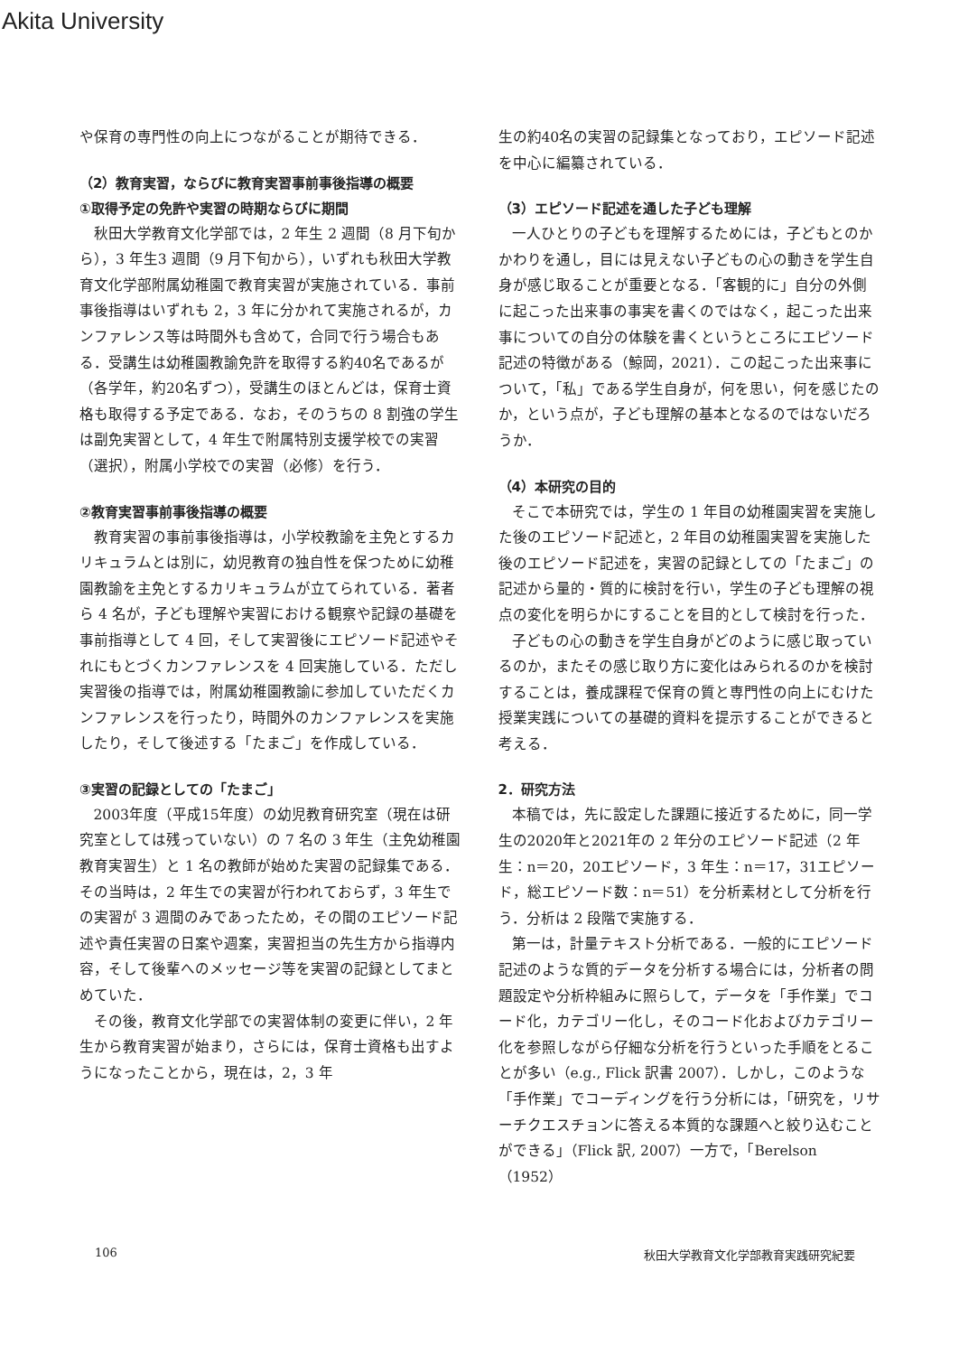Akita University
や保育の専門性の向上につながることが期待できる．
（2）教育実習，ならびに教育実習事前事後指導の概要
①取得予定の免許や実習の時期ならびに期間
秋田大学教育文化学部では，2 年生 2 週間（8 月下旬から），3 年生3 週間（9 月下旬から），いずれも秋田大学教育文化学部附属幼稚園で教育実習が実施されている．事前事後指導はいずれも 2，3 年に分かれて実施されるが，カンファレンス等は時間外も含めて，合同で行う場合もある．受講生は幼稚園教諭免許を取得する約40名であるが（各学年，約20名ずつ），受講生のほとんどは，保育士資格も取得する予定である．なお，そのうちの 8 割強の学生は副免実習として，4 年生で附属特別支援学校での実習（選択），附属小学校での実習（必修）を行う．
②教育実習事前事後指導の概要
教育実習の事前事後指導は，小学校教諭を主免とするカリキュラムとは別に，幼児教育の独自性を保つために幼稚園教諭を主免とするカリキュラムが立てられている．著者ら 4 名が，子ども理解や実習における観察や記録の基礎を事前指導として 4 回，そして実習後にエピソード記述やそれにもとづくカンファレンスを 4 回実施している．ただし実習後の指導では，附属幼稚園教諭に参加していただくカンファレンスを行ったり，時間外のカンファレンスを実施したり，そして後述する「たまご」を作成している．
③実習の記録としての「たまご」
2003年度（平成15年度）の幼児教育研究室（現在は研究室としては残っていない）の 7 名の 3 年生（主免幼稚園教育実習生）と 1 名の教師が始めた実習の記録集である．その当時は，2 年生での実習が行われておらず，3 年生での実習が 3 週間のみであったため，その間のエピソード記述や責任実習の日案や週案，実習担当の先生方から指導内容，そして後輩へのメッセージ等を実習の記録としてまとめていた．
その後，教育文化学部での実習体制の変更に伴い，2 年生から教育実習が始まり，さらには，保育士資格も出すようになったことから，現在は，2，3 年
生の約40名の実習の記録集となっており，エピソード記述を中心に編纂されている．
（3）エピソード記述を通した子ども理解
一人ひとりの子どもを理解するためには，子どもとのかかわりを通し，目には見えない子どもの心の動きを学生自身が感じ取ることが重要となる．「客観的に」自分の外側に起こった出来事の事実を書くのではなく，起こった出来事についての自分の体験を書くというところにエピソード記述の特徴がある（鯨岡，2021）．この起こった出来事について，「私」である学生自身が，何を思い，何を感じたのか，という点が，子ども理解の基本となるのではないだろうか．
（4）本研究の目的
そこで本研究では，学生の 1 年目の幼稚園実習を実施した後のエピソード記述と，2 年目の幼稚園実習を実施した後のエピソード記述を，実習の記録としての「たまご」の記述から量的・質的に検討を行い，学生の子ども理解の視点の変化を明らかにすることを目的として検討を行った．
子どもの心の動きを学生自身がどのように感じ取っているのか，またその感じ取り方に変化はみられるのかを検討することは，養成課程で保育の質と専門性の向上にむけた授業実践についての基礎的資料を提示することができると考える．
2．研究方法
本稿では，先に設定した課題に接近するために，同一学生の2020年と2021年の 2 年分のエピソード記述（2 年生：n＝20，20エピソード，3 年生：n＝17，31エピソード，総エピソード数：n＝51）を分析素材として分析を行う．分析は 2 段階で実施する．
第一は，計量テキスト分析である．一般的にエピソード記述のような質的データを分析する場合には，分析者の問題設定や分析枠組みに照らして，データを「手作業」でコード化，カテゴリー化し，そのコード化およびカテゴリー化を参照しながら仔細な分析を行うといった手順をとることが多い（e.g., Flick 訳書 2007）．しかし，このような「手作業」でコーディングを行う分析には，「研究を，リサーチクエスチョンに答える本質的な課題へと絞り込むことができる」（Flick 訳, 2007）一方で，「Berelson（1952）
106 秋田大学教育文化学部教育実践研究紀要